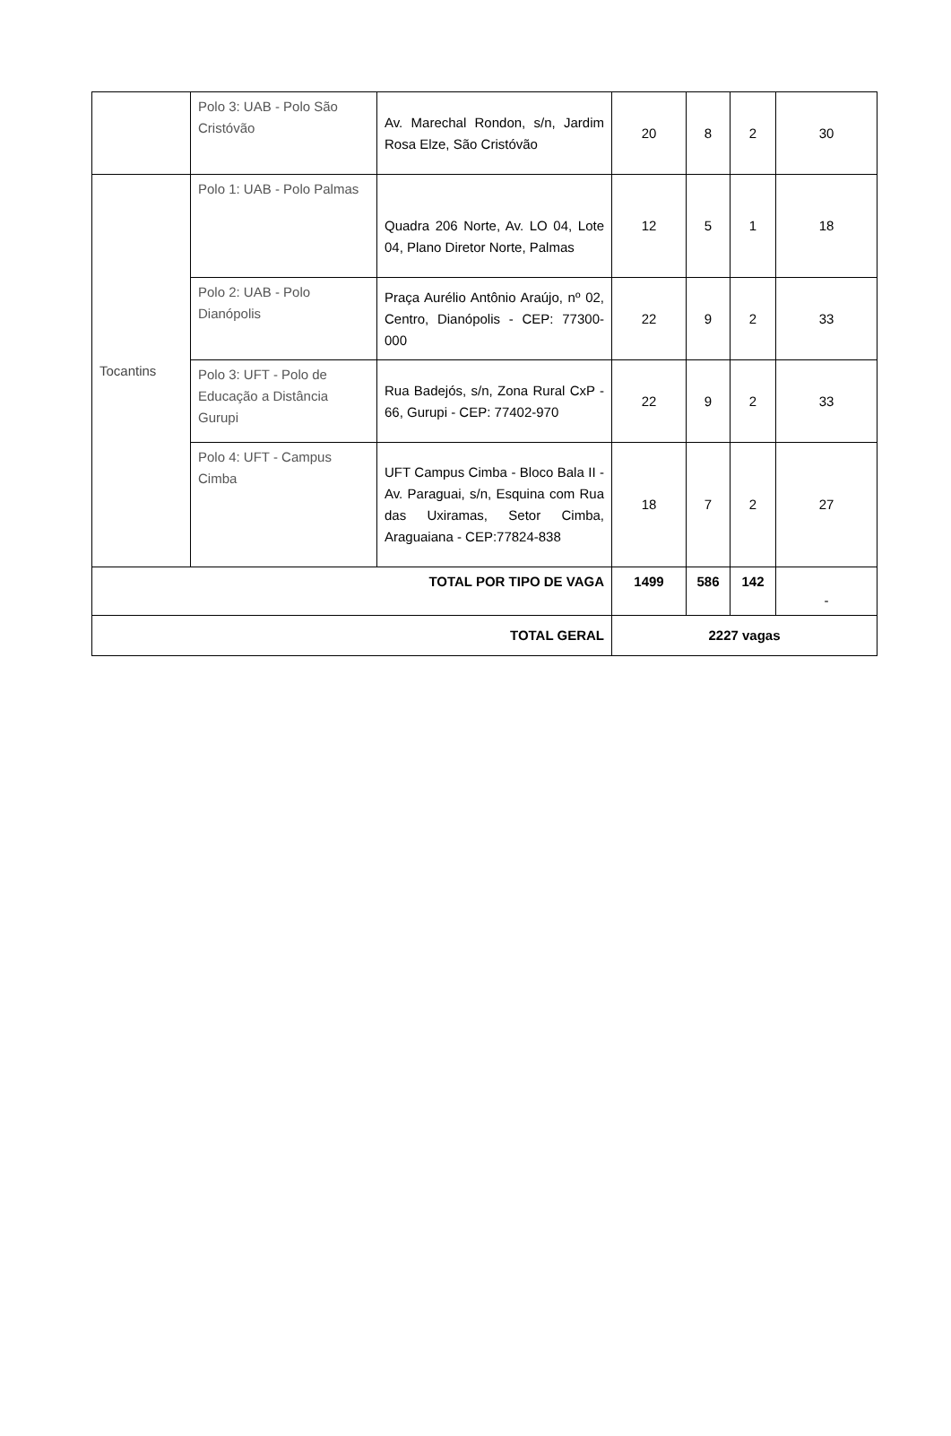| | Polo 3: UAB - Polo São Cristóvão | Av. Marechal Rondon, s/n, Jardim Rosa Elze, São Cristóvão | 20 | 8 | 2 | 30 |
| Tocantins | Polo 1: UAB - Polo Palmas | Quadra 206 Norte, Av. LO 04, Lote 04, Plano Diretor Norte, Palmas | 12 | 5 | 1 | 18 |
| | Polo 2: UAB - Polo Dianópolis | Praça Aurélio Antônio Araújo, nº 02, Centro, Dianópolis - CEP: 77300-000 | 22 | 9 | 2 | 33 |
| | Polo 3: UFT - Polo de Educação a Distância Gurupi | Rua Badejós, s/n, Zona Rural CxP - 66, Gurupi - CEP: 77402-970 | 22 | 9 | 2 | 33 |
| | Polo 4: UFT - Campus Cimba | UFT Campus Cimba - Bloco Bala II - Av. Paraguai, s/n, Esquina com Rua das Uxiramas, Setor Cimba, Araguaiana - CEP:77824-838 | 18 | 7 | 2 | 27 |
| TOTAL POR TIPO DE VAGA | | | 1499 | 586 | 142 | - |
| TOTAL GERAL | | | 2227 vagas | | | |